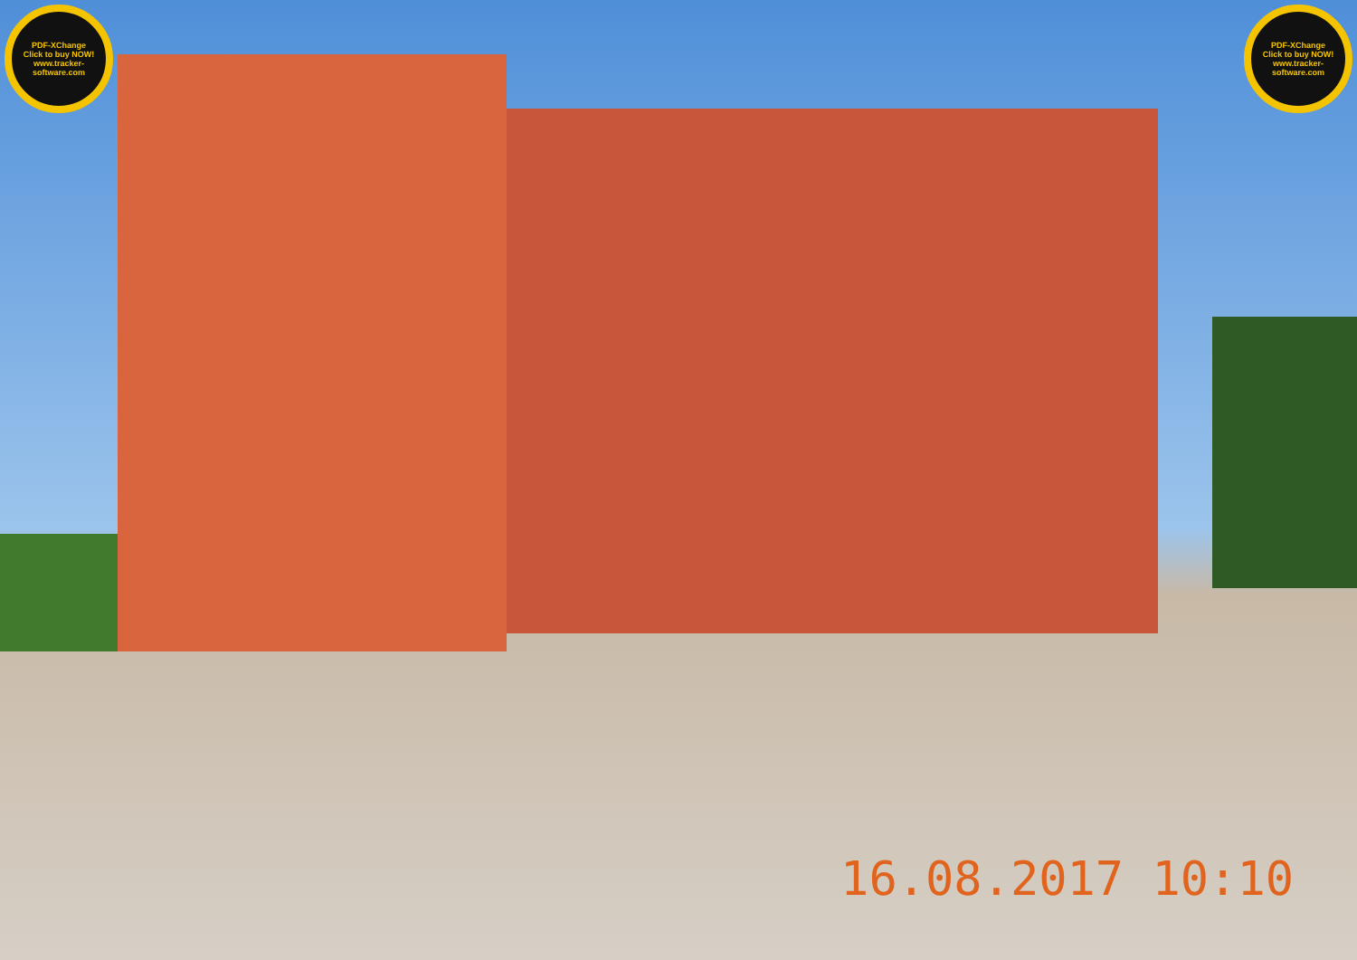PDF-XChange
Click to buy NOW!
www.tracker-software.com
PDF-XChange
Click to buy NOW!
www.tracker-software.com
16.08.2017 10:10